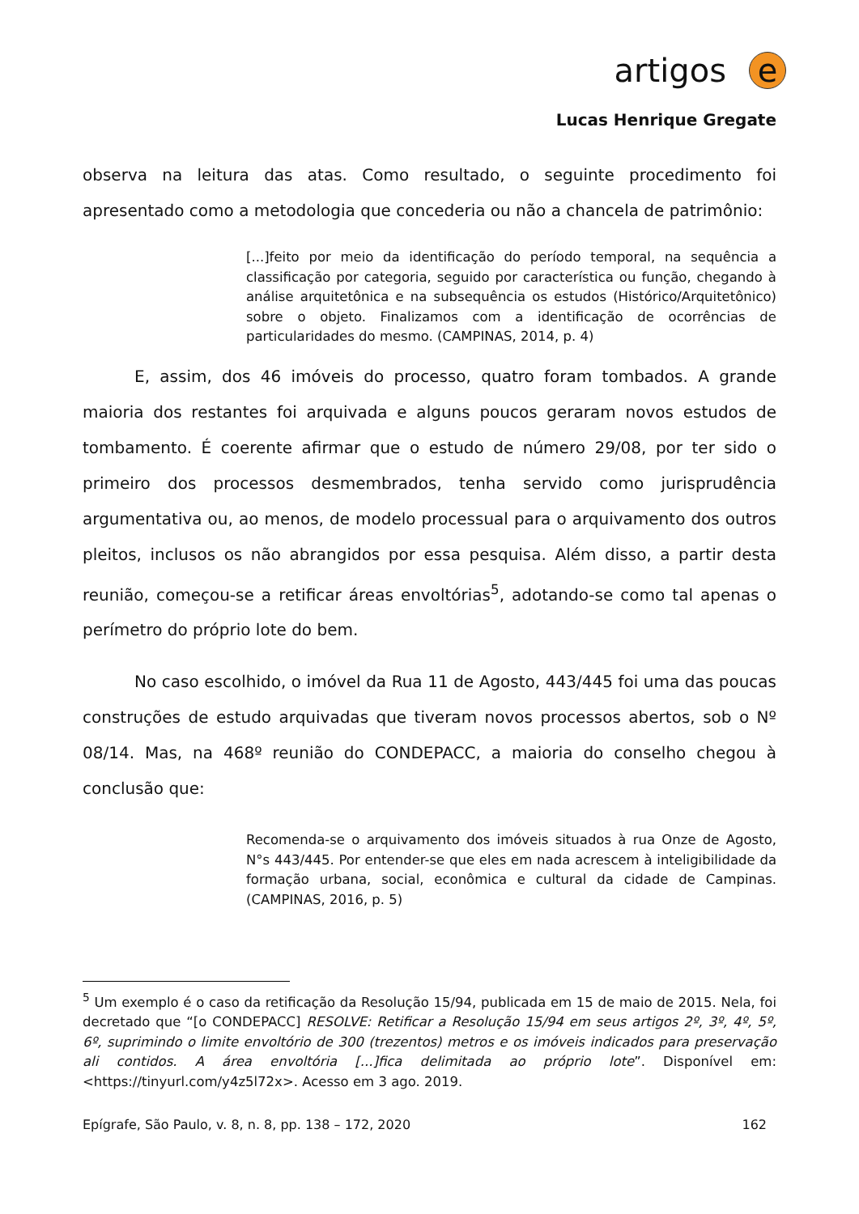artigos
e
Lucas Henrique Gregate
observa na leitura das atas. Como resultado, o seguinte procedimento foi apresentado como a metodologia que concederia ou não a chancela de patrimônio:
[...]feito por meio da identificação do período temporal, na sequência a classificação por categoria, seguido por característica ou função, chegando à análise arquitetônica e na subsequência os estudos (Histórico/Arquitetônico) sobre o objeto. Finalizamos com a identificação de ocorrências de particularidades do mesmo. (CAMPINAS, 2014, p. 4)
E, assim, dos 46 imóveis do processo, quatro foram tombados. A grande maioria dos restantes foi arquivada e alguns poucos geraram novos estudos de tombamento. É coerente afirmar que o estudo de número 29/08, por ter sido o primeiro dos processos desmembrados, tenha servido como jurisprudência argumentativa ou, ao menos, de modelo processual para o arquivamento dos outros pleitos, inclusos os não abrangidos por essa pesquisa. Além disso, a partir desta reunião, começou-se a retificar áreas envoltórias<sup>5</sup>, adotando-se como tal apenas o perímetro do próprio lote do bem.
No caso escolhido, o imóvel da Rua 11 de Agosto, 443/445 foi uma das poucas construções de estudo arquivadas que tiveram novos processos abertos, sob o Nº 08/14. Mas, na 468º reunião do CONDEPACC, a maioria do conselho chegou à conclusão que:
Recomenda-se o arquivamento dos imóveis situados à rua Onze de Agosto, N°s 443/445. Por entender-se que eles em nada acrescem à inteligibilidade da formação urbana, social, econômica e cultural da cidade de Campinas. (CAMPINAS, 2016, p. 5)
<sup>5</sup> Um exemplo é o caso da retificação da Resolução 15/94, publicada em 15 de maio de 2015. Nela, foi decretado que “[o CONDEPACC] RESOLVE: Retificar a Resolução 15/94 em seus artigos 2º, 3º, 4º, 5º, 6º, suprimindo o limite envoltório de 300 (trezentos) metros e os imóveis indicados para preservação ali contidos. A área envoltória [...]fica delimitada ao próprio lote”. Disponível em: <https://tinyurl.com/y4z5l72x>. Acesso em 3 ago. 2019.
Epígrafe, São Paulo, v. 8, n. 8, pp. 138 – 172, 2020 162